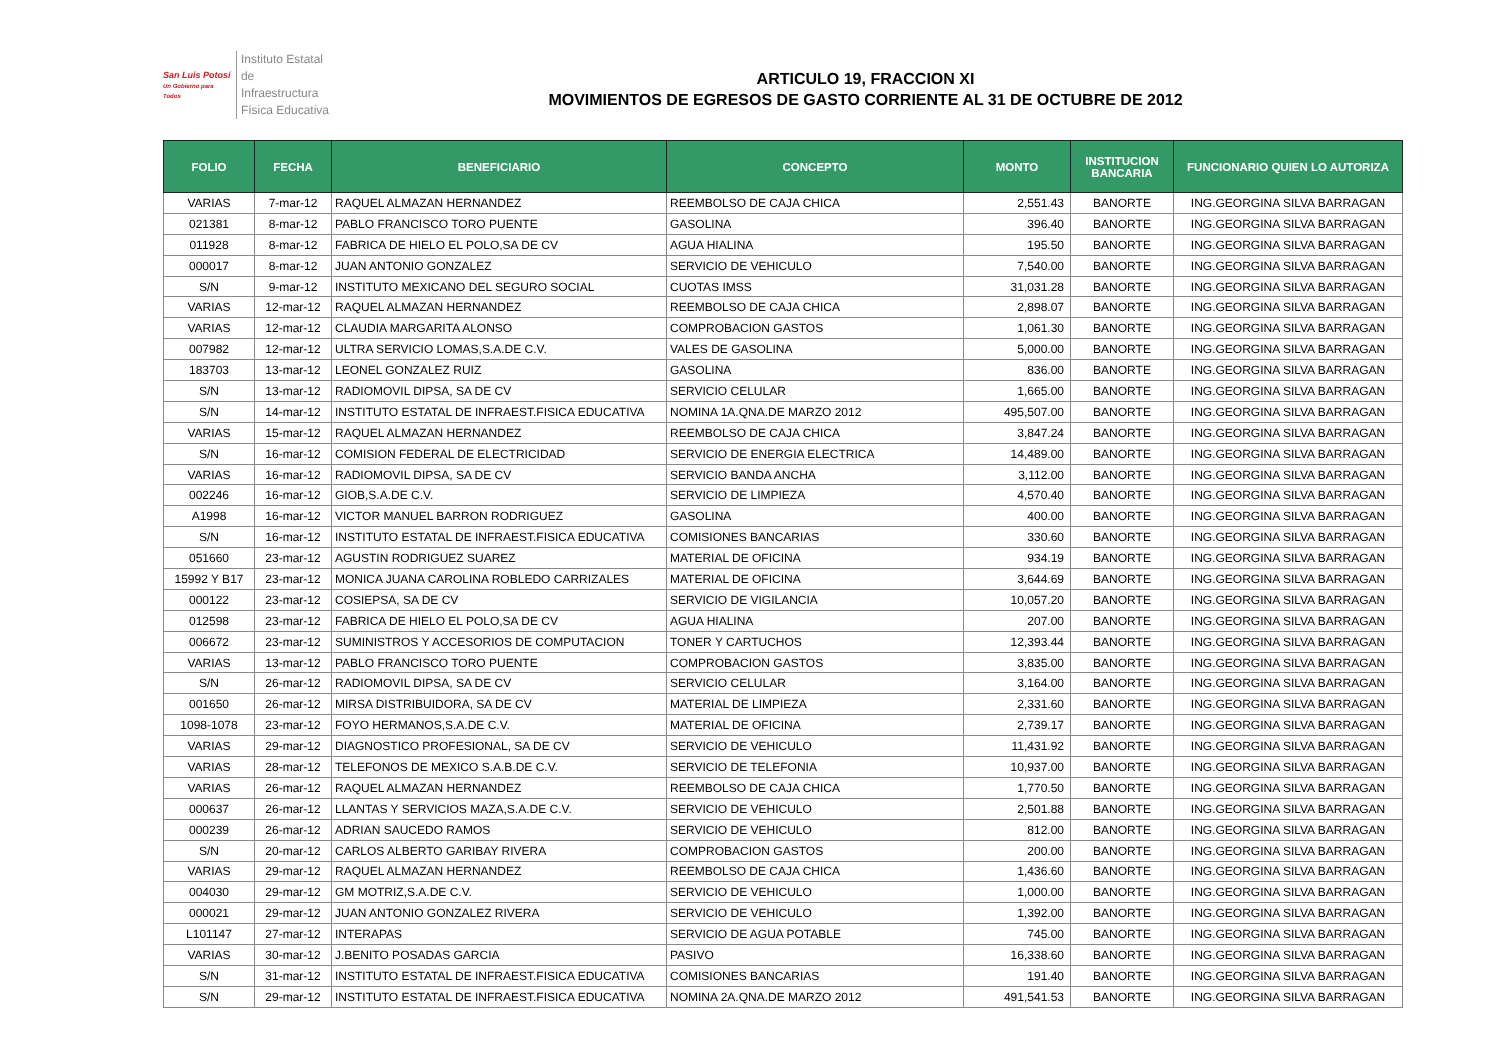San Luis Potosí
Un Gobierno para Todos
Instituto Estatal
de Infraestructura
Física Educativa
ARTICULO 19, FRACCION XI
MOVIMIENTOS DE EGRESOS DE GASTO CORRIENTE AL 31 DE OCTUBRE DE 2012
| FOLIO | FECHA | BENEFICIARIO | CONCEPTO | MONTO | INSTITUCION BANCARIA | FUNCIONARIO QUIEN LO AUTORIZA |
| --- | --- | --- | --- | --- | --- | --- |
| VARIAS | 7-mar-12 | RAQUEL ALMAZAN HERNANDEZ | REEMBOLSO DE CAJA CHICA | 2,551.43 | BANORTE | ING.GEORGINA SILVA BARRAGAN |
| 021381 | 8-mar-12 | PABLO FRANCISCO TORO PUENTE | GASOLINA | 396.40 | BANORTE | ING.GEORGINA SILVA BARRAGAN |
| 011928 | 8-mar-12 | FABRICA DE HIELO EL POLO,SA DE CV | AGUA HIALINA | 195.50 | BANORTE | ING.GEORGINA SILVA BARRAGAN |
| 000017 | 8-mar-12 | JUAN ANTONIO GONZALEZ | SERVICIO DE VEHICULO | 7,540.00 | BANORTE | ING.GEORGINA SILVA BARRAGAN |
| S/N | 9-mar-12 | INSTITUTO MEXICANO DEL SEGURO SOCIAL | CUOTAS IMSS | 31,031.28 | BANORTE | ING.GEORGINA SILVA BARRAGAN |
| VARIAS | 12-mar-12 | RAQUEL ALMAZAN HERNANDEZ | REEMBOLSO DE CAJA CHICA | 2,898.07 | BANORTE | ING.GEORGINA SILVA BARRAGAN |
| VARIAS | 12-mar-12 | CLAUDIA MARGARITA ALONSO | COMPROBACION GASTOS | 1,061.30 | BANORTE | ING.GEORGINA SILVA BARRAGAN |
| 007982 | 12-mar-12 | ULTRA SERVICIO LOMAS,S.A.DE C.V. | VALES DE GASOLINA | 5,000.00 | BANORTE | ING.GEORGINA SILVA BARRAGAN |
| 183703 | 13-mar-12 | LEONEL GONZALEZ RUIZ | GASOLINA | 836.00 | BANORTE | ING.GEORGINA SILVA BARRAGAN |
| S/N | 13-mar-12 | RADIOMOVIL DIPSA, SA DE CV | SERVICIO CELULAR | 1,665.00 | BANORTE | ING.GEORGINA SILVA BARRAGAN |
| S/N | 14-mar-12 | INSTITUTO ESTATAL DE INFRAEST.FISICA EDUCATIVA | NOMINA 1A.QNA.DE MARZO 2012 | 495,507.00 | BANORTE | ING.GEORGINA SILVA BARRAGAN |
| VARIAS | 15-mar-12 | RAQUEL ALMAZAN HERNANDEZ | REEMBOLSO DE CAJA CHICA | 3,847.24 | BANORTE | ING.GEORGINA SILVA BARRAGAN |
| S/N | 16-mar-12 | COMISION FEDERAL DE ELECTRICIDAD | SERVICIO DE ENERGIA ELECTRICA | 14,489.00 | BANORTE | ING.GEORGINA SILVA BARRAGAN |
| VARIAS | 16-mar-12 | RADIOMOVIL DIPSA, SA DE CV | SERVICIO BANDA ANCHA | 3,112.00 | BANORTE | ING.GEORGINA SILVA BARRAGAN |
| 002246 | 16-mar-12 | GIOB,S.A.DE C.V. | SERVICIO DE LIMPIEZA | 4,570.40 | BANORTE | ING.GEORGINA SILVA BARRAGAN |
| A1998 | 16-mar-12 | VICTOR MANUEL BARRON RODRIGUEZ | GASOLINA | 400.00 | BANORTE | ING.GEORGINA SILVA BARRAGAN |
| S/N | 16-mar-12 | INSTITUTO ESTATAL DE INFRAEST.FISICA EDUCATIVA | COMISIONES BANCARIAS | 330.60 | BANORTE | ING.GEORGINA SILVA BARRAGAN |
| 051660 | 23-mar-12 | AGUSTIN RODRIGUEZ SUAREZ | MATERIAL DE OFICINA | 934.19 | BANORTE | ING.GEORGINA SILVA BARRAGAN |
| 15992 Y B17 | 23-mar-12 | MONICA JUANA CAROLINA ROBLEDO CARRIZALES | MATERIAL DE OFICINA | 3,644.69 | BANORTE | ING.GEORGINA SILVA BARRAGAN |
| 000122 | 23-mar-12 | COSIEPSA, SA DE CV | SERVICIO DE VIGILANCIA | 10,057.20 | BANORTE | ING.GEORGINA SILVA BARRAGAN |
| 012598 | 23-mar-12 | FABRICA DE HIELO EL POLO,SA DE CV | AGUA HIALINA | 207.00 | BANORTE | ING.GEORGINA SILVA BARRAGAN |
| 006672 | 23-mar-12 | SUMINISTROS Y ACCESORIOS DE COMPUTACION | TONER Y CARTUCHOS | 12,393.44 | BANORTE | ING.GEORGINA SILVA BARRAGAN |
| VARIAS | 13-mar-12 | PABLO FRANCISCO TORO PUENTE | COMPROBACION GASTOS | 3,835.00 | BANORTE | ING.GEORGINA SILVA BARRAGAN |
| S/N | 26-mar-12 | RADIOMOVIL DIPSA, SA DE CV | SERVICIO CELULAR | 3,164.00 | BANORTE | ING.GEORGINA SILVA BARRAGAN |
| 001650 | 26-mar-12 | MIRSA DISTRIBUIDORA, SA DE CV | MATERIAL DE LIMPIEZA | 2,331.60 | BANORTE | ING.GEORGINA SILVA BARRAGAN |
| 1098-1078 | 23-mar-12 | FOYO HERMANOS,S.A.DE C.V. | MATERIAL DE OFICINA | 2,739.17 | BANORTE | ING.GEORGINA SILVA BARRAGAN |
| VARIAS | 29-mar-12 | DIAGNOSTICO PROFESIONAL, SA DE CV | SERVICIO DE VEHICULO | 11,431.92 | BANORTE | ING.GEORGINA SILVA BARRAGAN |
| VARIAS | 28-mar-12 | TELEFONOS DE MEXICO S.A.B.DE C.V. | SERVICIO DE TELEFONIA | 10,937.00 | BANORTE | ING.GEORGINA SILVA BARRAGAN |
| VARIAS | 26-mar-12 | RAQUEL ALMAZAN HERNANDEZ | REEMBOLSO DE CAJA CHICA | 1,770.50 | BANORTE | ING.GEORGINA SILVA BARRAGAN |
| 000637 | 26-mar-12 | LLANTAS Y SERVICIOS MAZA,S.A.DE C.V. | SERVICIO DE VEHICULO | 2,501.88 | BANORTE | ING.GEORGINA SILVA BARRAGAN |
| 000239 | 26-mar-12 | ADRIAN SAUCEDO RAMOS | SERVICIO DE VEHICULO | 812.00 | BANORTE | ING.GEORGINA SILVA BARRAGAN |
| S/N | 20-mar-12 | CARLOS ALBERTO GARIBAY RIVERA | COMPROBACION GASTOS | 200.00 | BANORTE | ING.GEORGINA SILVA BARRAGAN |
| VARIAS | 29-mar-12 | RAQUEL ALMAZAN HERNANDEZ | REEMBOLSO DE CAJA CHICA | 1,436.60 | BANORTE | ING.GEORGINA SILVA BARRAGAN |
| 004030 | 29-mar-12 | GM MOTRIZ,S.A.DE C.V. | SERVICIO DE VEHICULO | 1,000.00 | BANORTE | ING.GEORGINA SILVA BARRAGAN |
| 000021 | 29-mar-12 | JUAN ANTONIO GONZALEZ RIVERA | SERVICIO DE VEHICULO | 1,392.00 | BANORTE | ING.GEORGINA SILVA BARRAGAN |
| L101147 | 27-mar-12 | INTERAPAS | SERVICIO DE AGUA POTABLE | 745.00 | BANORTE | ING.GEORGINA SILVA BARRAGAN |
| VARIAS | 30-mar-12 | J.BENITO POSADAS GARCIA | PASIVO | 16,338.60 | BANORTE | ING.GEORGINA SILVA BARRAGAN |
| S/N | 31-mar-12 | INSTITUTO ESTATAL DE INFRAEST.FISICA EDUCATIVA | COMISIONES BANCARIAS | 191.40 | BANORTE | ING.GEORGINA SILVA BARRAGAN |
| S/N | 29-mar-12 | INSTITUTO ESTATAL DE INFRAEST.FISICA EDUCATIVA | NOMINA 2A.QNA.DE MARZO 2012 | 491,541.53 | BANORTE | ING.GEORGINA SILVA BARRAGAN |